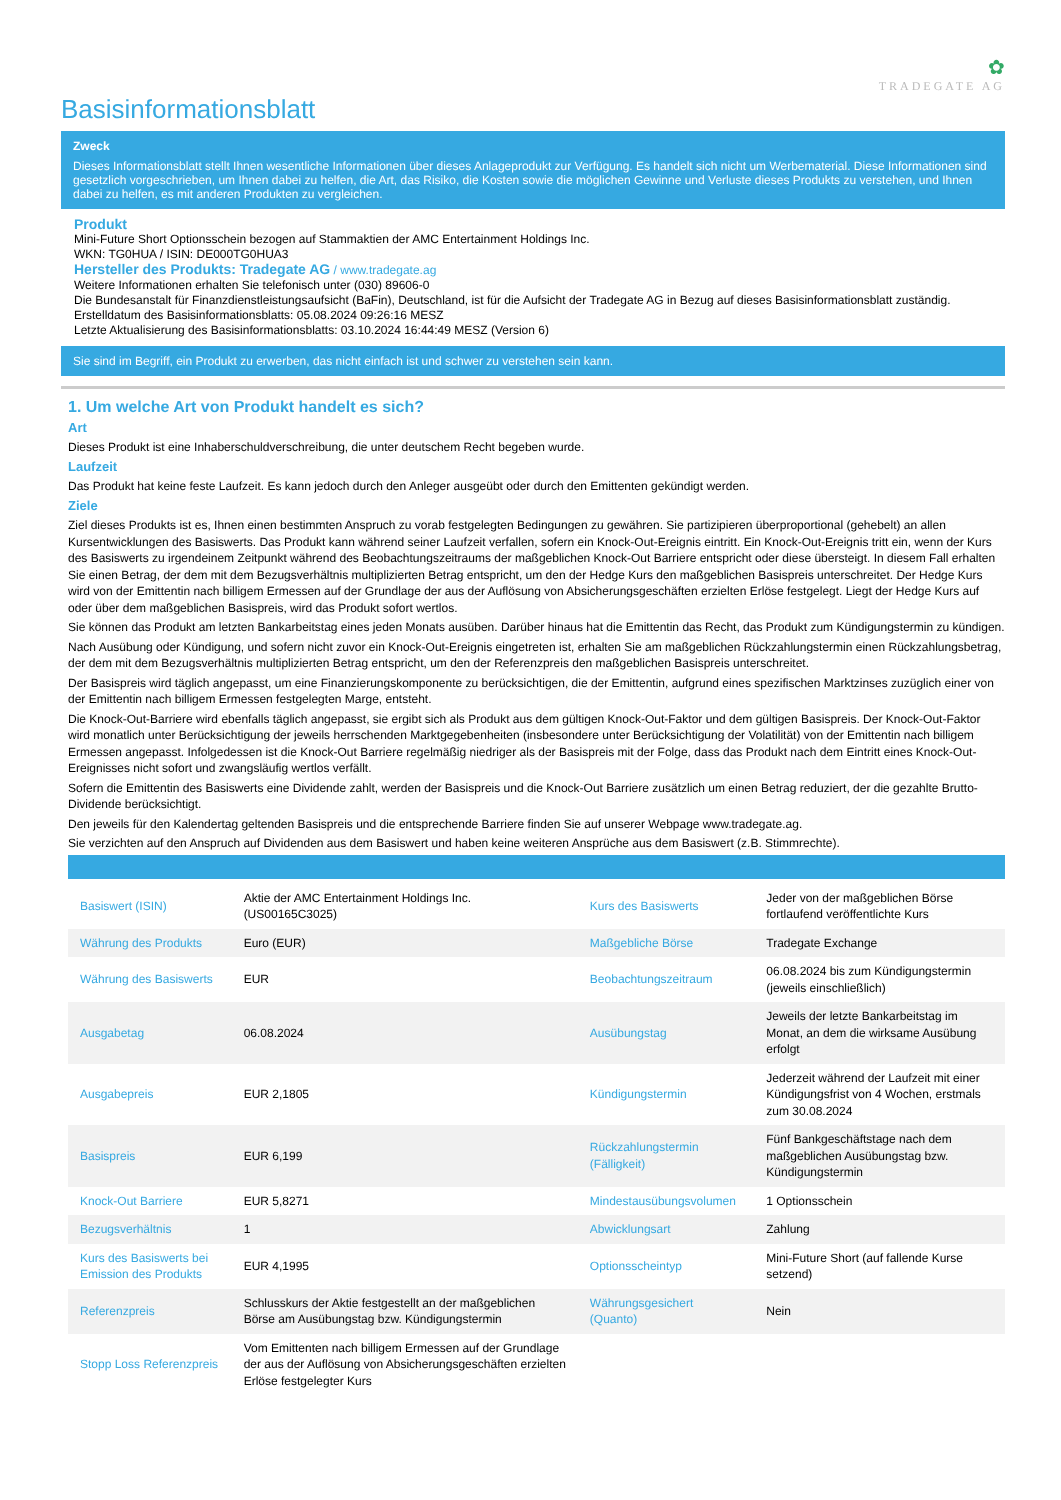✿
TRADEGATE AG
Basisinformationsblatt
Zweck
Dieses Informationsblatt stellt Ihnen wesentliche Informationen über dieses Anlageprodukt zur Verfügung. Es handelt sich nicht um Werbematerial. Diese Informationen sind gesetzlich vorgeschrieben, um Ihnen dabei zu helfen, die Art, das Risiko, die Kosten sowie die möglichen Gewinne und Verluste dieses Produkts zu verstehen, und Ihnen dabei zu helfen, es mit anderen Produkten zu vergleichen.
Produkt
Mini-Future Short Optionsschein bezogen auf Stammaktien der AMC Entertainment Holdings Inc.
WKN: TG0HUA / ISIN: DE000TG0HUA3
Hersteller des Produkts: Tradegate AG / www.tradegate.ag
Weitere Informationen erhalten Sie telefonisch unter (030) 89606-0
Die Bundesanstalt für Finanzdienstleistungsaufsicht (BaFin), Deutschland, ist für die Aufsicht der Tradegate AG in Bezug auf dieses Basisinformationsblatt zuständig.
Erstelldatum des Basisinformationsblatts: 05.08.2024 09:26:16 MESZ
Letzte Aktualisierung des Basisinformationsblatts: 03.10.2024 16:44:49 MESZ (Version 6)
Sie sind im Begriff, ein Produkt zu erwerben, das nicht einfach ist und schwer zu verstehen sein kann.
1. Um welche Art von Produkt handelt es sich?
Art
Dieses Produkt ist eine Inhaberschuldverschreibung, die unter deutschem Recht begeben wurde.
Laufzeit
Das Produkt hat keine feste Laufzeit. Es kann jedoch durch den Anleger ausgeübt oder durch den Emittenten gekündigt werden.
Ziele
Ziel dieses Produkts ist es, Ihnen einen bestimmten Anspruch zu vorab festgelegten Bedingungen zu gewähren. Sie partizipieren überproportional (gehebelt) an allen Kursentwicklungen des Basiswerts. Das Produkt kann während seiner Laufzeit verfallen, sofern ein Knock-Out-Ereignis eintritt. Ein Knock-Out-Ereignis tritt ein, wenn der Kurs des Basiswerts zu irgendeinem Zeitpunkt während des Beobachtungszeitraums der maßgeblichen Knock-Out Barriere entspricht oder diese übersteigt. In diesem Fall erhalten Sie einen Betrag, der dem mit dem Bezugsverhältnis multiplizierten Betrag entspricht, um den der Hedge Kurs den maßgeblichen Basispreis unterschreitet. Der Hedge Kurs wird von der Emittentin nach billigem Ermessen auf der Grundlage der aus der Auflösung von Absicherungsgeschäften erzielten Erlöse festgelegt. Liegt der Hedge Kurs auf oder über dem maßgeblichen Basispreis, wird das Produkt sofort wertlos.
Sie können das Produkt am letzten Bankarbeitstag eines jeden Monats ausüben. Darüber hinaus hat die Emittentin das Recht, das Produkt zum Kündigungstermin zu kündigen.
Nach Ausübung oder Kündigung, und sofern nicht zuvor ein Knock-Out-Ereignis eingetreten ist, erhalten Sie am maßgeblichen Rückzahlungstermin einen Rückzahlungsbetrag, der dem mit dem Bezugsverhältnis multiplizierten Betrag entspricht, um den der Referenzpreis den maßgeblichen Basispreis unterschreitet.
Der Basispreis wird täglich angepasst, um eine Finanzierungskomponente zu berücksichtigen, die der Emittentin, aufgrund eines spezifischen Marktzinses zuzüglich einer von der Emittentin nach billigem Ermessen festgelegten Marge, entsteht.
Die Knock-Out-Barriere wird ebenfalls täglich angepasst, sie ergibt sich als Produkt aus dem gültigen Knock-Out-Faktor und dem gültigen Basispreis. Der Knock-Out-Faktor wird monatlich unter Berücksichtigung der jeweils herrschenden Marktgegebenheiten (insbesondere unter Berücksichtigung der Volatilität) von der Emittentin nach billigem Ermessen angepasst. Infolgedessen ist die Knock-Out Barriere regelmäßig niedriger als der Basispreis mit der Folge, dass das Produkt nach dem Eintritt eines Knock-Out-Ereignisses nicht sofort und zwangsläufig wertlos verfällt.
Sofern die Emittentin des Basiswerts eine Dividende zahlt, werden der Basispreis und die Knock-Out Barriere zusätzlich um einen Betrag reduziert, der die gezahlte Brutto-Dividende berücksichtigt.
Den jeweils für den Kalendertag geltenden Basispreis und die entsprechende Barriere finden Sie auf unserer Webpage www.tradegate.ag.
Sie verzichten auf den Anspruch auf Dividenden aus dem Basiswert und haben keine weiteren Ansprüche aus dem Basiswert (z.B. Stimmrechte).
| Basiswert (ISIN) | Aktie der AMC Entertainment Holdings Inc. (US00165C3025) | Kurs des Basiswerts | Jeder von der maßgeblichen Börse fortlaufend veröffentlichte Kurs |
| Währung des Produkts | Euro (EUR) | Maßgebliche Börse | Tradegate Exchange |
| Währung des Basiswerts | EUR | Beobachtungszeitraum | 06.08.2024 bis zum Kündigungstermin (jeweils einschließlich) |
| Ausgabetag | 06.08.2024 | Ausübungstag | Jeweils der letzte Bankarbeitstag im Monat, an dem die wirksame Ausübung erfolgt |
| Ausgabepreis | EUR 2,1805 | Kündigungstermin | Jederzeit während der Laufzeit mit einer Kündigungsfrist von 4 Wochen, erstmals zum 30.08.2024 |
| Basispreis | EUR 6,199 | Rückzahlungstermin (Fälligkeit) | Fünf Bankgeschäftstage nach dem maßgeblichen Ausübungstag bzw. Kündigungstermin |
| Knock-Out Barriere | EUR 5,8271 | Mindestausübungsvolumen | 1 Optionsschein |
| Bezugsverhältnis | 1 | Abwicklungsart | Zahlung |
| Kurs des Basiswerts bei Emission des Produkts | EUR 4,1995 | Optionsscheintyp | Mini-Future Short (auf fallende Kurse setzend) |
| Referenzpreis | Schlusskurs der Aktie festgestellt an der maßgeblichen Börse am Ausübungstag bzw. Kündigungstermin | Währungsgesichert (Quanto) | Nein |
| Stopp Loss Referenzpreis | Vom Emittenten nach billigem Ermessen auf der Grundlage der aus der Auflösung von Absicherungsgeschäften erzielten Erlöse festgelegter Kurs | | |